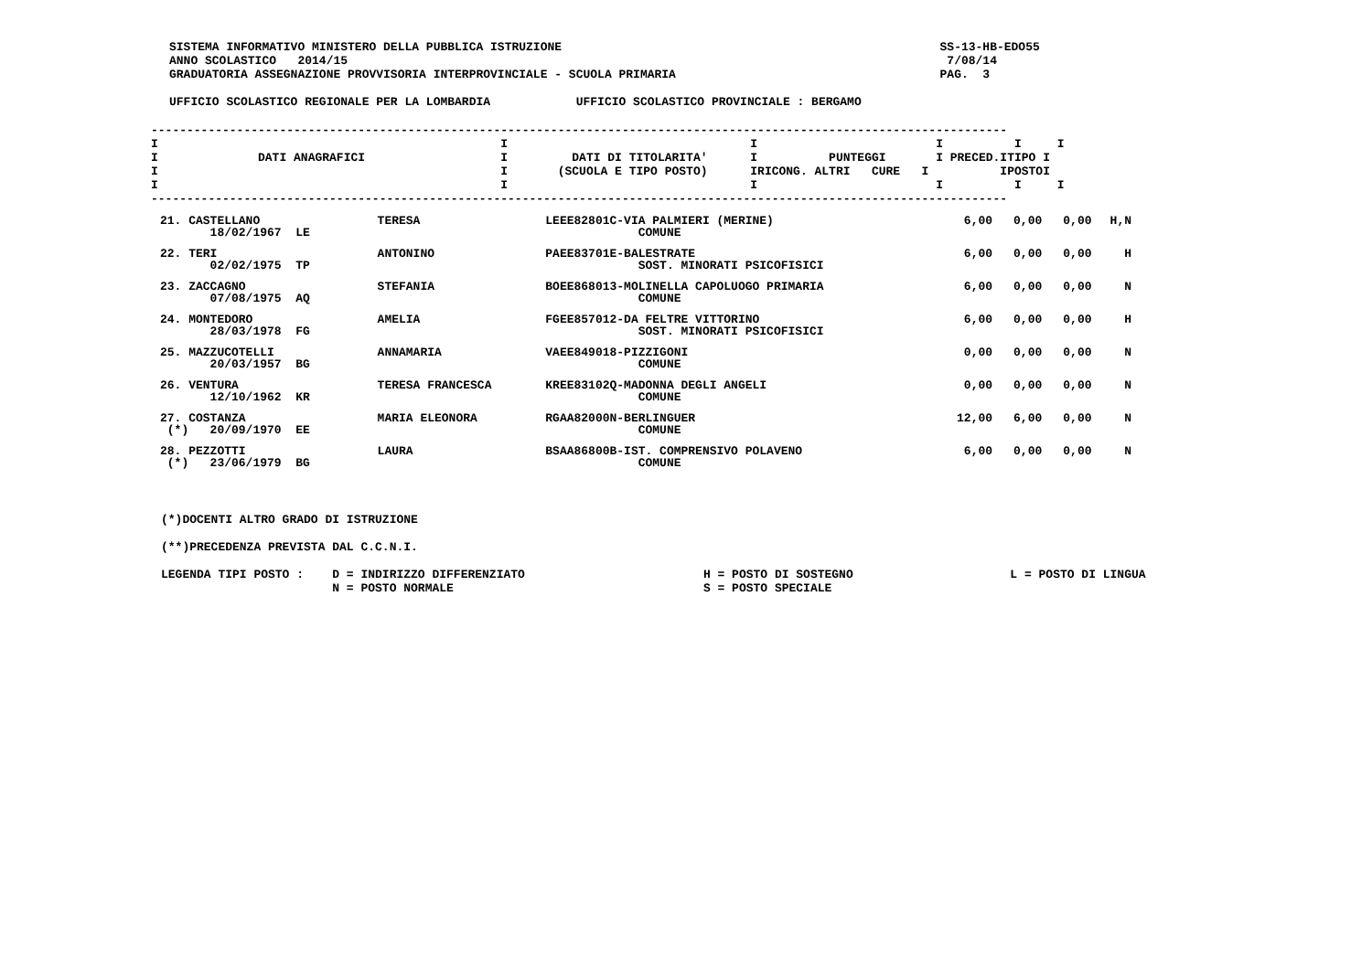SISTEMA INFORMATIVO MINISTERO DELLA PUBBLICA ISTRUZIONE                                                     SS-13-HB-EDO55
ANNO SCOLASTICO   2014/15                                                                                    7/08/14
GRADUATORIA ASSEGNAZIONE PROVVISORIA INTERPROVINCIALE - SCUOLA PRIMARIA                                     PAG.  3

UFFICIO SCOLASTICO REGIONALE PER LA LOMBARDIA            UFFICIO SCOLASTICO PROVINCIALE : BERGAMO
------------------------------------------------------------------------------------------------------------------------
I                                                I                                  I                         I          I     I
I              DATI ANAGRAFICI                   I         DATI DI TITOLARITA'      I          PUNTEGGI       I PRECED.ITIPO I
I                                                I       (SCUOLA E TIPO POSTO)      IRICONG. ALTRI   CURE   I          IPOSTOI
I                                                I                                  I                         I          I     I
------------------------------------------------------------------------------------------------------------------------
| 21. CASTELLANO 18/02/1967 LE | TERESA | LEEE82801C-VIA PALMIERI (MERINE) COMUNE | 6,00 | 0,00 | 0,00 | H,N |
| 22. TERI 02/02/1975 TP | ANTONINO | PAEE83701E-BALESTRATE SOST. MINORATI PSICOFISICI | 6,00 | 0,00 | 0,00 | H |
| 23. ZACCAGNO 07/08/1975 AQ | STEFANIA | BOEE868013-MOLINELLA CAPOLUOGO PRIMARIA COMUNE | 6,00 | 0,00 | 0,00 | N |
| 24. MONTEDORO 28/03/1978 FG | AMELIA | FGEE857012-DA FELTRE VITTORINO SOST. MINORATI PSICOFISICI | 6,00 | 0,00 | 0,00 | H |
| 25. MAZZUCOTELLI 20/03/1957 BG | ANNAMARIA | VAEE849018-PIZZIGONI COMUNE | 0,00 | 0,00 | 0,00 | N |
| 26. VENTURA 12/10/1962 KR | TERESA FRANCESCA | KREE83102Q-MADONNA DEGLI ANGELI COMUNE | 0,00 | 0,00 | 0,00 | N |
| 27. COSTANZA (*) 20/09/1970 EE | MARIA ELEONORA | RGAA82000N-BERLINGUER COMUNE | 12,00 | 6,00 | 0,00 | N |
| 28. PEZZOTTI (*) 23/06/1979 BG | LAURA | BSAA86800B-IST. COMPRENSIVO POLAVENO COMUNE | 6,00 | 0,00 | 0,00 | N |
(*)DOCENTI ALTRO GRADO DI ISTRUZIONE

(**)PRECEDENZA PREVISTA DAL C.C.N.I.

LEGENDA TIPI POSTO :    D = INDIRIZZO DIFFERENZIATO                         H = POSTO DI SOSTEGNO                      L = POSTO DI LINGUA
                        N = POSTO NORMALE                                   S = POSTO SPECIALE